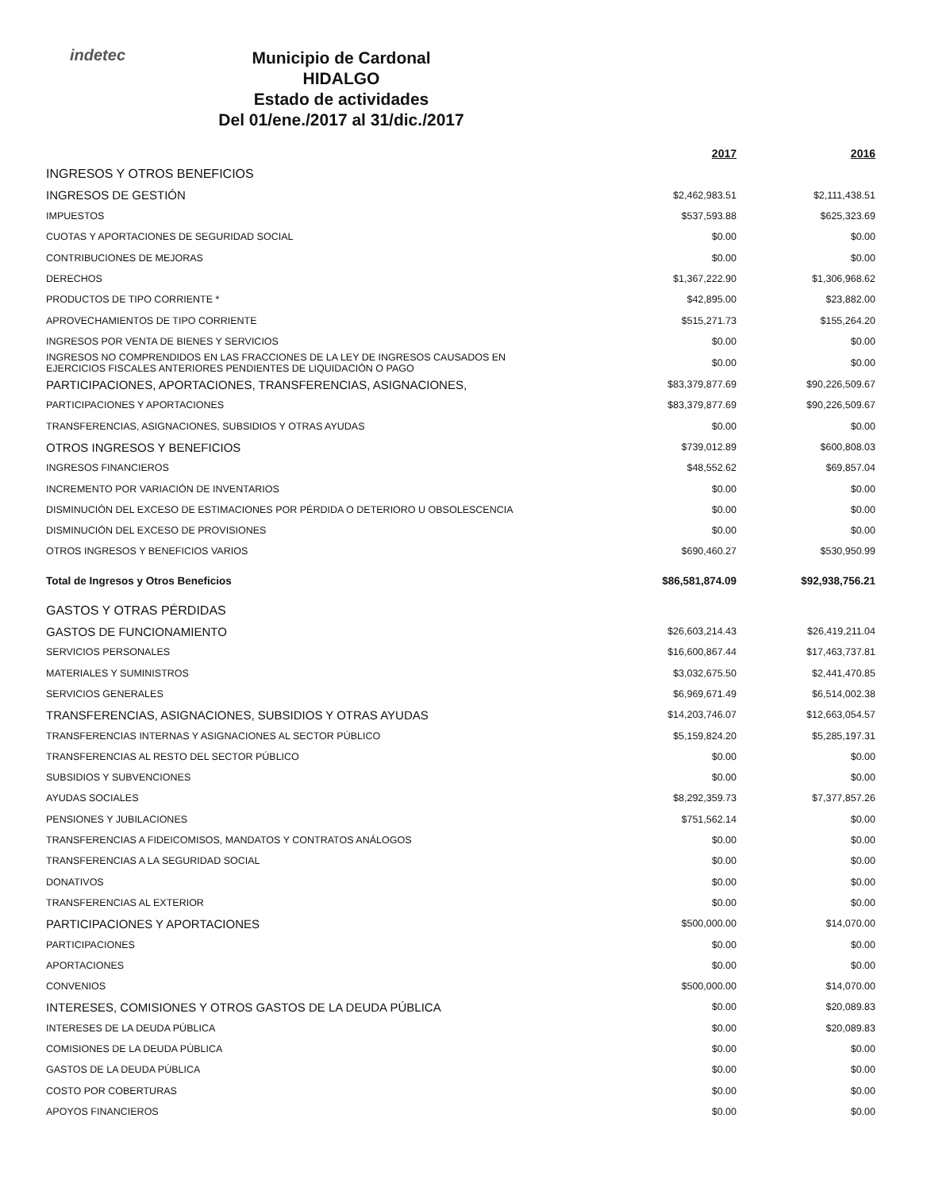indetec
Municipio de Cardonal
HIDALGO
Estado de actividades
Del 01/ene./2017 al 31/dic./2017
| | 2017 | 2016 |
| --- | --- | --- |
| INGRESOS Y OTROS BENEFICIOS | | |
| INGRESOS DE GESTIÓN | $2,462,983.51 | $2,111,438.51 |
| IMPUESTOS | $537,593.88 | $625,323.69 |
| CUOTAS Y APORTACIONES DE SEGURIDAD SOCIAL | $0.00 | $0.00 |
| CONTRIBUCIONES DE MEJORAS | $0.00 | $0.00 |
| DERECHOS | $1,367,222.90 | $1,306,968.62 |
| PRODUCTOS DE TIPO CORRIENTE * | $42,895.00 | $23,882.00 |
| APROVECHAMIENTOS DE TIPO CORRIENTE | $515,271.73 | $155,264.20 |
| INGRESOS POR VENTA DE BIENES Y SERVICIOS | $0.00 | $0.00 |
| INGRESOS NO COMPRENDIDOS EN LAS FRACCIONES DE LA LEY DE INGRESOS CAUSADOS EN EJERCICIOS FISCALES ANTERIORES PENDIENTES DE LIQUIDACIÓN O PAGO | $0.00 | $0.00 |
| PARTICIPACIONES, APORTACIONES, TRANSFERENCIAS, ASIGNACIONES, | $83,379,877.69 | $90,226,509.67 |
| PARTICIPACIONES Y APORTACIONES | $83,379,877.69 | $90,226,509.67 |
| TRANSFERENCIAS, ASIGNACIONES, SUBSIDIOS Y OTRAS AYUDAS | $0.00 | $0.00 |
| OTROS INGRESOS Y BENEFICIOS | $739,012.89 | $600,808.03 |
| INGRESOS FINANCIEROS | $48,552.62 | $69,857.04 |
| INCREMENTO POR VARIACIÓN DE INVENTARIOS | $0.00 | $0.00 |
| DISMINUCIÓN DEL EXCESO DE ESTIMACIONES POR PÉRDIDA O DETERIORO U OBSOLESCENCIA | $0.00 | $0.00 |
| DISMINUCIÓN DEL EXCESO DE PROVISIONES | $0.00 | $0.00 |
| OTROS INGRESOS Y BENEFICIOS VARIOS | $690,460.27 | $530,950.99 |
| Total de Ingresos y Otros Beneficios | $86,581,874.09 | $92,938,756.21 |
| GASTOS Y OTRAS PÉRDIDAS | | |
| GASTOS DE FUNCIONAMIENTO | $26,603,214.43 | $26,419,211.04 |
| SERVICIOS PERSONALES | $16,600,867.44 | $17,463,737.81 |
| MATERIALES Y SUMINISTROS | $3,032,675.50 | $2,441,470.85 |
| SERVICIOS GENERALES | $6,969,671.49 | $6,514,002.38 |
| TRANSFERENCIAS, ASIGNACIONES, SUBSIDIOS Y OTRAS AYUDAS | $14,203,746.07 | $12,663,054.57 |
| TRANSFERENCIAS INTERNAS Y ASIGNACIONES AL SECTOR PÚBLICO | $5,159,824.20 | $5,285,197.31 |
| TRANSFERENCIAS AL RESTO DEL SECTOR PÚBLICO | $0.00 | $0.00 |
| SUBSIDIOS Y SUBVENCIONES | $0.00 | $0.00 |
| AYUDAS SOCIALES | $8,292,359.73 | $7,377,857.26 |
| PENSIONES Y JUBILACIONES | $751,562.14 | $0.00 |
| TRANSFERENCIAS A FIDEICOMISOS, MANDATOS Y CONTRATOS ANÁLOGOS | $0.00 | $0.00 |
| TRANSFERENCIAS A LA SEGURIDAD SOCIAL | $0.00 | $0.00 |
| DONATIVOS | $0.00 | $0.00 |
| TRANSFERENCIAS AL EXTERIOR | $0.00 | $0.00 |
| PARTICIPACIONES Y APORTACIONES | $500,000.00 | $14,070.00 |
| PARTICIPACIONES | $0.00 | $0.00 |
| APORTACIONES | $0.00 | $0.00 |
| CONVENIOS | $500,000.00 | $14,070.00 |
| INTERESES, COMISIONES Y OTROS GASTOS DE LA DEUDA PÚBLICA | $0.00 | $20,089.83 |
| INTERESES DE LA DEUDA PÚBLICA | $0.00 | $20,089.83 |
| COMISIONES DE LA DEUDA PÚBLICA | $0.00 | $0.00 |
| GASTOS DE LA DEUDA PÚBLICA | $0.00 | $0.00 |
| COSTO POR COBERTURAS | $0.00 | $0.00 |
| APOYOS FINANCIEROS | $0.00 | $0.00 |